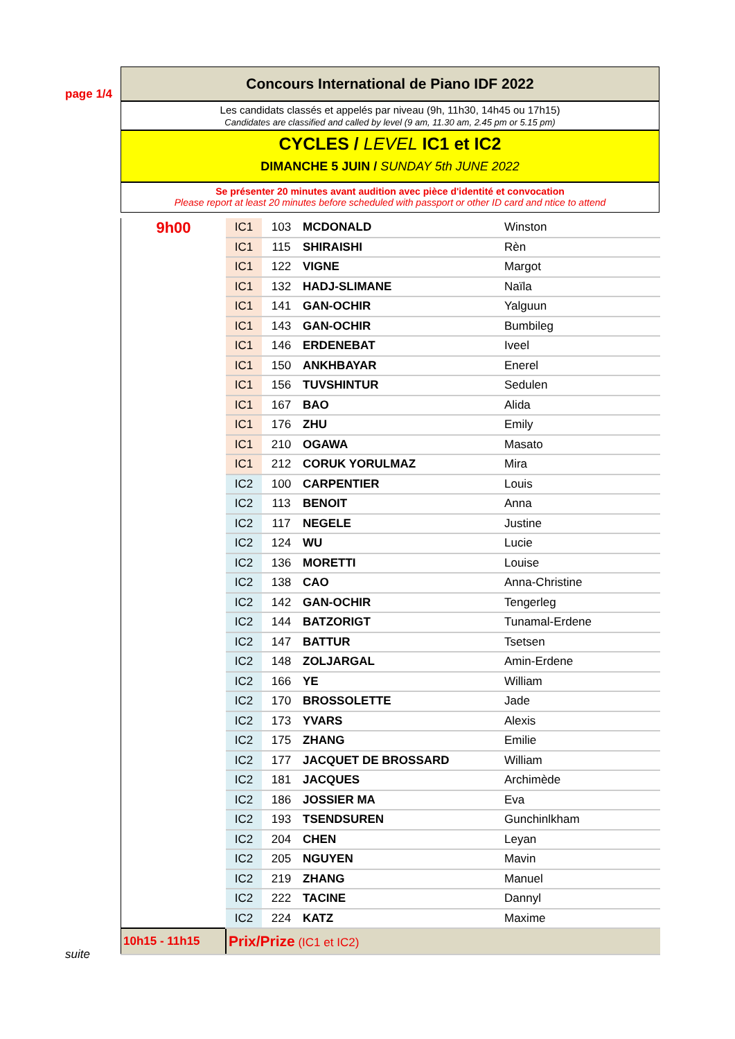page 1/4
suite
Concours International de Piano IDF 2022
Les candidats classés et appelés par niveau (9h, 11h30, 14h45 ou 17h15)
Candidates are classified and called by level (9 am, 11.30 am, 2.45 pm or 5.15 pm)
CYCLES / LEVEL IC1 et IC2
DIMANCHE 5 JUIN / SUNDAY 5th JUNE 2022
Se présenter 20 minutes avant audition avec pièce d'identité et convocation
Please report at least 20 minutes before scheduled with passport or other ID card and ntice to attend
| 9h00 | IC1 | 103 | MCDONALD | Winston |
| | IC1 | 115 | SHIRAISHI | Rèn |
| | IC1 | 122 | VIGNE | Margot |
| | IC1 | 132 | HADJ-SLIMANE | Naïla |
| | IC1 | 141 | GAN-OCHIR | Yalguun |
| | IC1 | 143 | GAN-OCHIR | Bumbileg |
| | IC1 | 146 | ERDENEBAT | Iveel |
| | IC1 | 150 | ANKHBAYAR | Enerel |
| | IC1 | 156 | TUVSHINTUR | Sedulen |
| | IC1 | 167 | BAO | Alida |
| | IC1 | 176 | ZHU | Emily |
| | IC1 | 210 | OGAWA | Masato |
| | IC1 | 212 | CORUK YORULMAZ | Mira |
| | IC2 | 100 | CARPENTIER | Louis |
| | IC2 | 113 | BENOIT | Anna |
| | IC2 | 117 | NEGELE | Justine |
| | IC2 | 124 | WU | Lucie |
| | IC2 | 136 | MORETTI | Louise |
| | IC2 | 138 | CAO | Anna-Christine |
| | IC2 | 142 | GAN-OCHIR | Tengerleg |
| | IC2 | 144 | BATZORIGT | Tunamal-Erdene |
| | IC2 | 147 | BATTUR | Tsetsen |
| | IC2 | 148 | ZOLJARGAL | Amin-Erdene |
| | IC2 | 166 | YE | William |
| | IC2 | 170 | BROSSOLETTE | Jade |
| | IC2 | 173 | YVARS | Alexis |
| | IC2 | 175 | ZHANG | Emilie |
| | IC2 | 177 | JACQUET DE BROSSARD | William |
| | IC2 | 181 | JACQUES | Archimède |
| | IC2 | 186 | JOSSIER MA | Eva |
| | IC2 | 193 | TSENDSUREN | Gunchinlkham |
| | IC2 | 204 | CHEN | Leyan |
| | IC2 | 205 | NGUYEN | Mavin |
| | IC2 | 219 | ZHANG | Manuel |
| | IC2 | 222 | TACINE | Dannyl |
| | IC2 | 224 | KATZ | Maxime |
| 10h15 - 11h15 | Prix/Prize (IC1 et IC2) | | | |